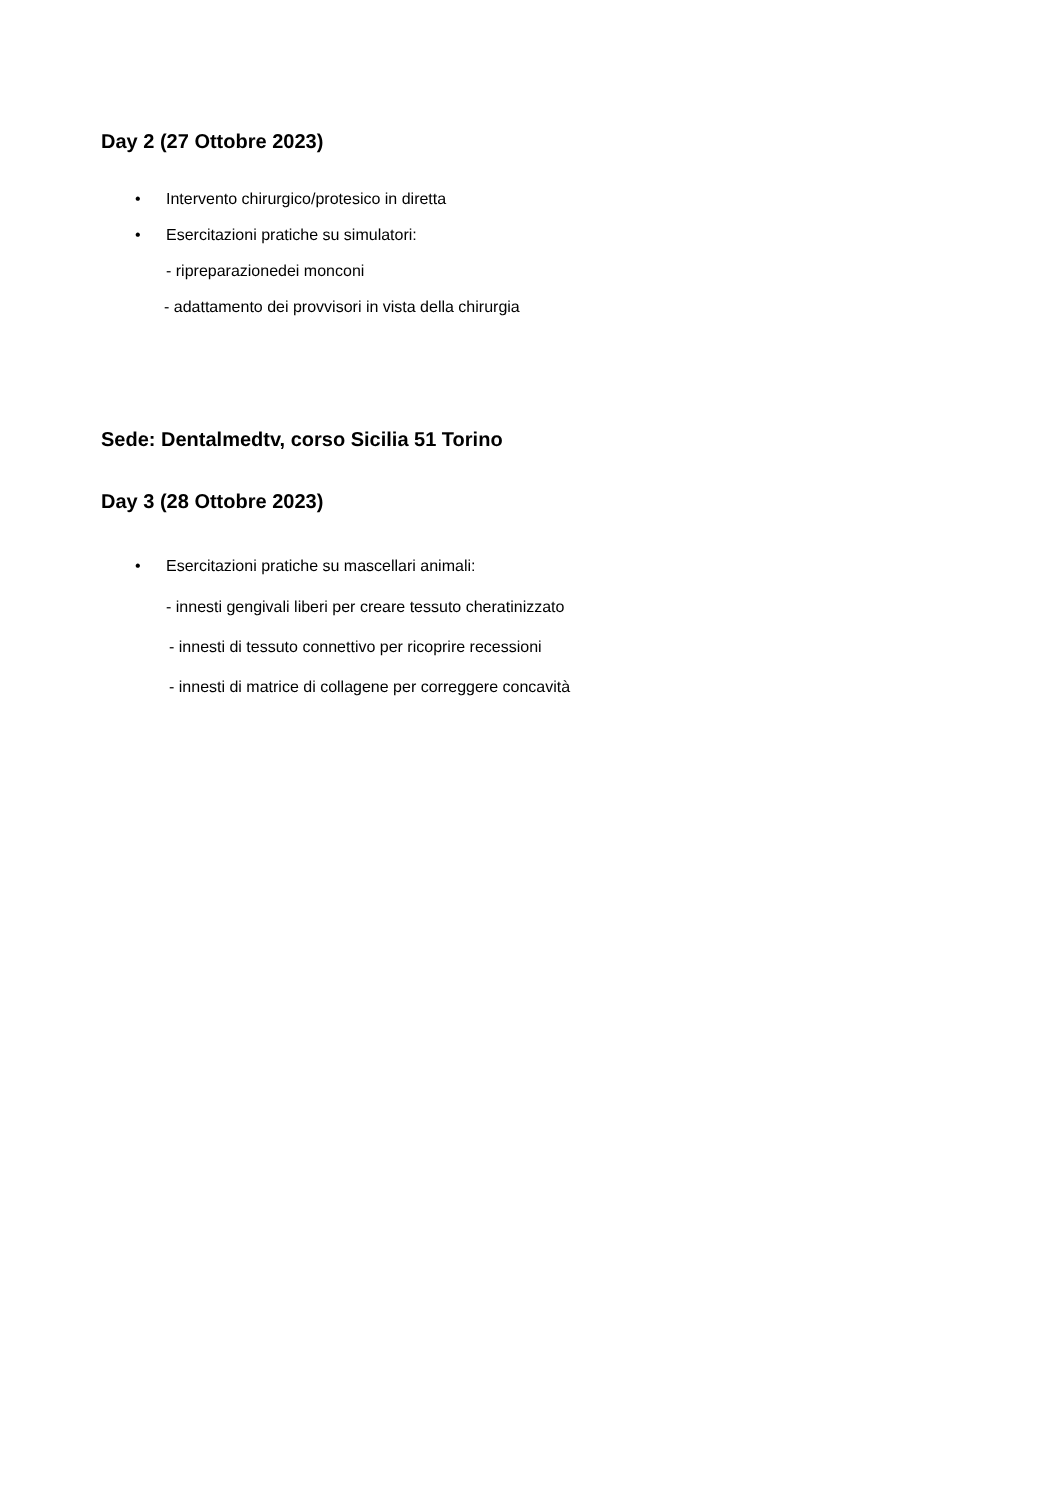Day 2 (27 Ottobre 2023)
•
Intervento chirurgico/protesico in diretta
•
Esercitazioni pratiche su simulatori:
- ripreparazionedei monconi
- adattamento dei provvisori in vista della chirurgia
Sede: Dentalmedtv, corso Sicilia 51 Torino
Day 3 (28 Ottobre 2023)
•
Esercitazioni pratiche su mascellari animali:
- innesti gengivali liberi per creare tessuto cheratinizzato
- innesti di tessuto connettivo per ricoprire recessioni
- innesti di matrice di collagene per correggere concavità